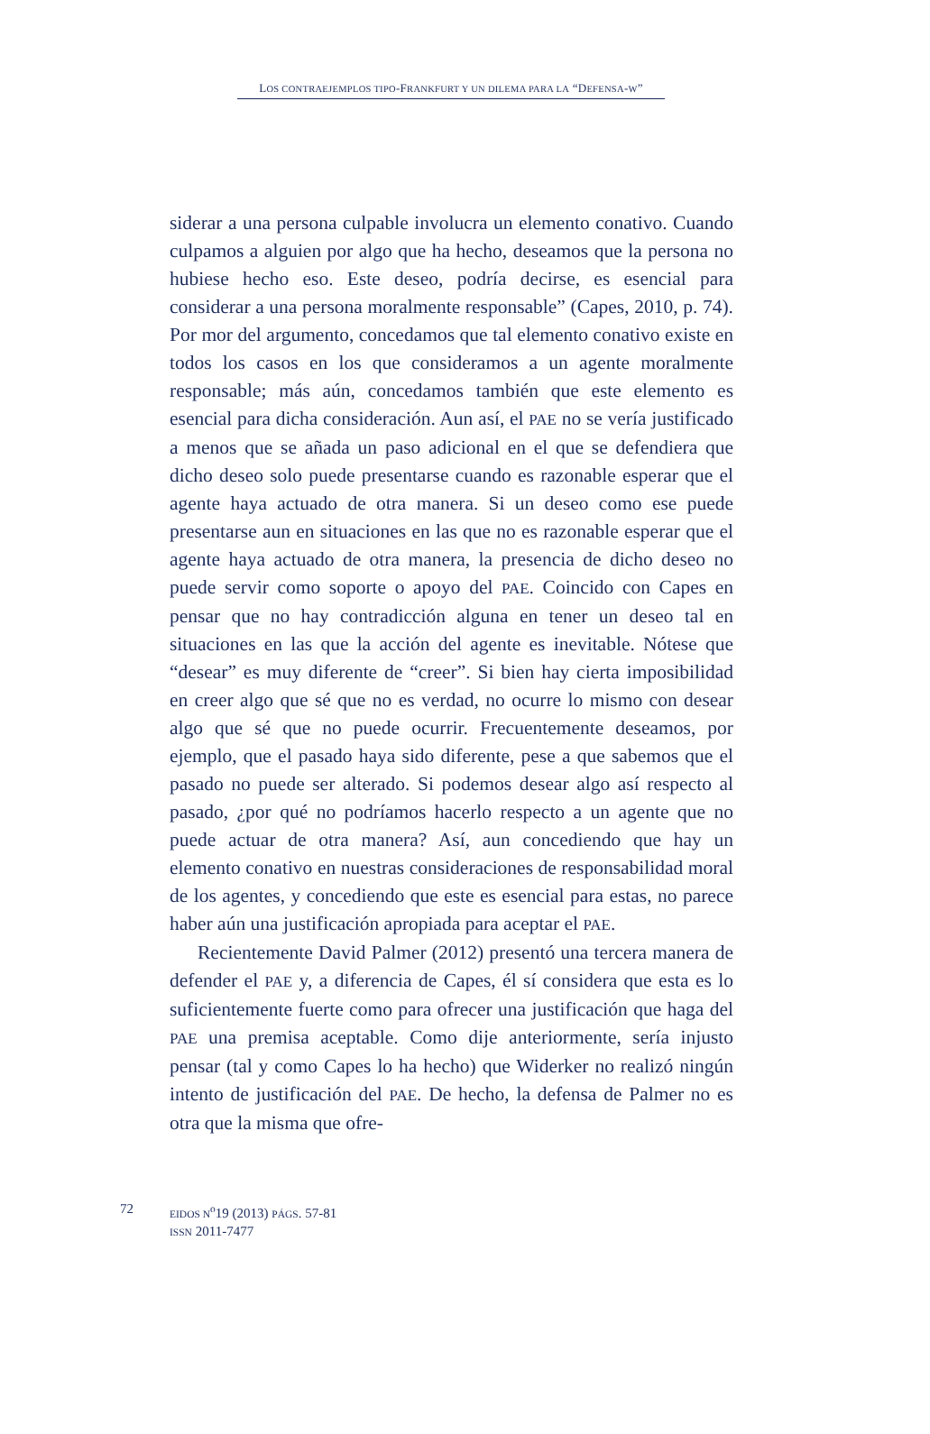LOS CONTRAEJEMPLOS TIPO-FRANKFURT Y UN DILEMA PARA LA “DEFENSA-W”
siderar a una persona culpable involucra un elemento conativo. Cuando culpamos a alguien por algo que ha hecho, deseamos que la persona no hubiese hecho eso. Este deseo, podría decirse, es esencial para considerar a una persona moralmente responsable” (Capes, 2010, p. 74). Por mor del argumento, concedamos que tal elemento conativo existe en todos los casos en los que consideramos a un agente moralmente responsable; más aún, concedamos también que este elemento es esencial para dicha consideración. Aun así, el PAE no se vería justificado a menos que se añada un paso adicional en el que se defendiera que dicho deseo solo puede presentarse cuando es razonable esperar que el agente haya actuado de otra manera. Si un deseo como ese puede presentarse aun en situaciones en las que no es razonable esperar que el agente haya actuado de otra manera, la presencia de dicho deseo no puede servir como soporte o apoyo del PAE. Coincido con Capes en pensar que no hay contradicción alguna en tener un deseo tal en situaciones en las que la acción del agente es inevitable. Nótese que “desear” es muy diferente de “creer”. Si bien hay cierta imposibilidad en creer algo que sé que no es verdad, no ocurre lo mismo con desear algo que sé que no puede ocurrir. Frecuentemente deseamos, por ejemplo, que el pasado haya sido diferente, pese a que sabemos que el pasado no puede ser alterado. Si podemos desear algo así respecto al pasado, ¿por qué no podríamos hacerlo respecto a un agente que no puede actuar de otra manera? Así, aun concediendo que hay un elemento conativo en nuestras consideraciones de responsabilidad moral de los agentes, y concediendo que este es esencial para estas, no parece haber aún una justificación apropiada para aceptar el PAE.
Recientemente David Palmer (2012) presentó una tercera manera de defender el PAE y, a diferencia de Capes, él sí considera que esta es lo suficientemente fuerte como para ofrecer una justificación que haga del PAE una premisa aceptable. Como dije anteriormente, sería injusto pensar (tal y como Capes lo ha hecho) que Widerker no realizó ningún intento de justificación del PAE. De hecho, la defensa de Palmer no es otra que la misma que ofre-
72
EIDOS N<sup>o</sup>19 (2013) PÁGS. 57-81
ISSN 2011-7477